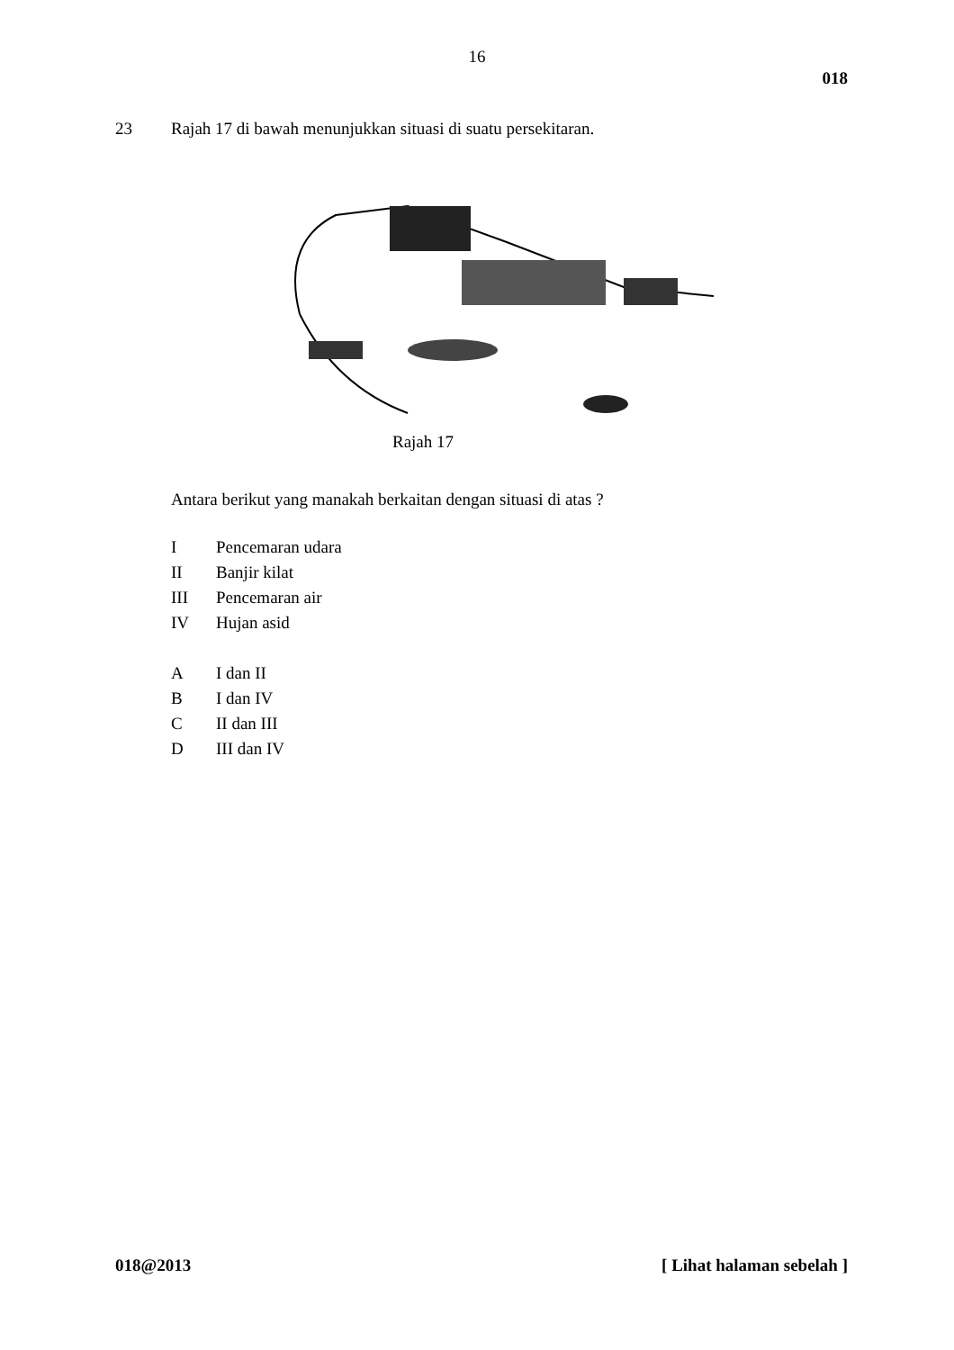16
018
23 Rajah 17 di bawah menunjukkan situasi di suatu persekitaran.
Rajah 17
Antara berikut yang manakah berkaitan dengan situasi di atas ?
I Pencemaran udara
II Banjir kilat
III Pencemaran air
IV Hujan asid
A I dan II
B I dan IV
C II dan III
D III dan IV
018@2013 [ Lihat halaman sebelah ]